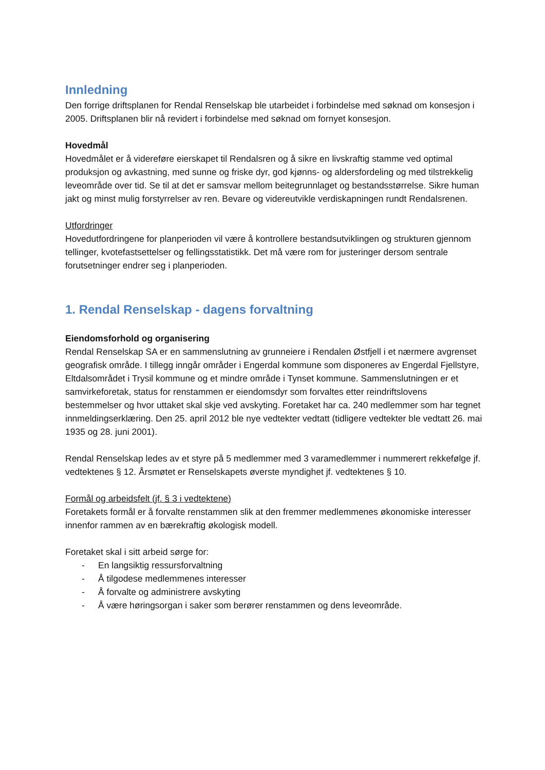Innledning
Den forrige driftsplanen for Rendal Renselskap ble utarbeidet i forbindelse med søknad om konsesjon i 2005. Driftsplanen blir nå revidert i forbindelse med søknad om fornyet konsesjon.
Hovedmål
Hovedmålet er å videreføre eierskapet til Rendalsren og å sikre en livskraftig stamme ved optimal produksjon og avkastning, med sunne og friske dyr, god kjønns- og aldersfordeling og med tilstrekkelig leveområde over tid. Se til at det er samsvar mellom beitegrunnlaget og bestandsstørrelse. Sikre human jakt og minst mulig forstyrrelser av ren. Bevare og videreutvikle verdiskapningen rundt Rendalsrenen.
Utfordringer
Hovedutfordringene for planperioden vil være å kontrollere bestandsutviklingen og strukturen gjennom tellinger, kvotefastsettelser og fellingsstatistikk. Det må være rom for justeringer dersom sentrale forutsetninger endrer seg i planperioden.
1. Rendal Renselskap - dagens forvaltning
Eiendomsforhold og organisering
Rendal Renselskap SA er en sammenslutning av grunneiere i Rendalen Østfjell i et nærmere avgrenset geografisk område. I tillegg inngår områder i Engerdal kommune som disponeres av Engerdal Fjellstyre, Eltdalsområdet i Trysil kommune og et mindre område i Tynset kommune. Sammenslutningen er et samvirkeforetak, status for renstammen er eiendomsdyr som forvaltes etter reindriftslovens bestemmelser og hvor uttaket skal skje ved avskyting. Foretaket har ca. 240 medlemmer som har tegnet innmeldingserklæring. Den 25. april 2012 ble nye vedtekter vedtatt (tidligere vedtekter ble vedtatt 26. mai 1935 og 28. juni 2001).
Rendal Renselskap ledes av et styre på 5 medlemmer med 3 varamedlemmer i nummerert rekkefølge jf. vedtektenes § 12. Årsmøtet er Renselskapets øverste myndighet jf. vedtektenes § 10.
Formål og arbeidsfelt (jf. § 3 i vedtektene)
Foretakets formål er å forvalte renstammen slik at den fremmer medlemmenes økonomiske interesser innenfor rammen av en bærekraftig økologisk modell.
Foretaket skal i sitt arbeid sørge for:
- En langsiktig ressursforvaltning
- Å tilgodese medlemmenes interesser
- Å forvalte og administrere avskyting
- Å være høringsorgan i saker som berører renstammen og dens leveområde.